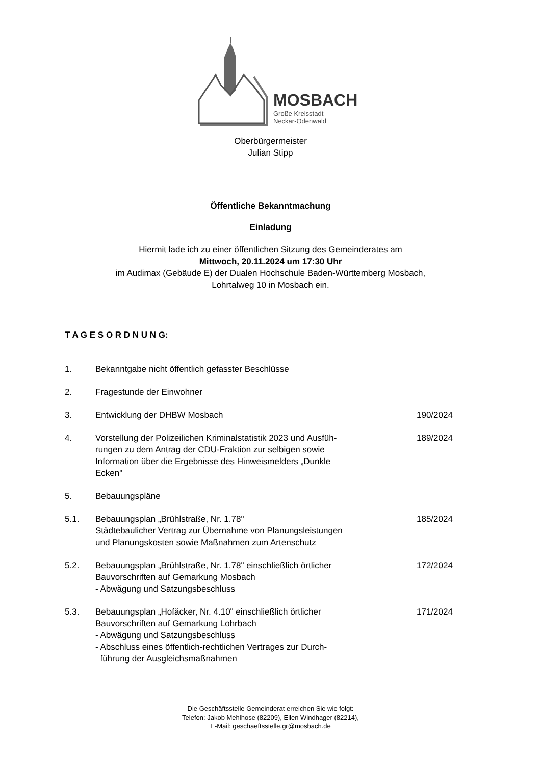MOSBACH
Große Kreisstadt
Neckar-Odenwald
Oberbürgermeister
Julian Stipp
Öffentliche Bekanntmachung
Einladung
Hiermit lade ich zu einer öffentlichen Sitzung des Gemeinderates am
Mittwoch, 20.11.2024 um 17:30 Uhr
im Audimax (Gebäude E) der Dualen Hochschule Baden-Württemberg Mosbach,
Lohrtalweg 10 in Mosbach ein.
T A G E S O R D N U N G:
| 1. | Bekanntgabe nicht öffentlich gefasster Beschlüsse | |
| 2. | Fragestunde der Einwohner | |
| 3. | Entwicklung der DHBW Mosbach | 190/2024 |
| 4. | Vorstellung der Polizeilichen Kriminalstatistik 2023 und Ausfüh- rungen zu dem Antrag der CDU-Fraktion zur selbigen sowie Information über die Ergebnisse des Hinweismelders „Dunkle Ecken" | 189/2024 |
| 5. | Bebauungspläne | |
| 5.1. | Bebauungsplan „Brühlstraße, Nr. 1.78" Städtebaulicher Vertrag zur Übernahme von Planungsleistungen und Planungskosten sowie Maßnahmen zum Artenschutz | 185/2024 |
| 5.2. | Bebauungsplan „Brühlstraße, Nr. 1.78" einschließlich örtlicher Bauvorschriften auf Gemarkung Mosbach - Abwägung und Satzungsbeschluss | 172/2024 |
| 5.3. | Bebauungsplan „Hofäcker, Nr. 4.10" einschließlich örtlicher Bauvorschriften auf Gemarkung Lohrbach - Abwägung und Satzungsbeschluss - Abschluss eines öffentlich-rechtlichen Vertrages zur Durch- führung der Ausgleichsmaßnahmen | 171/2024 |
Die Geschäftsstelle Gemeinderat erreichen Sie wie folgt:
Telefon: Jakob Mehlhose (82209), Ellen Windhager (82214),
E-Mail: geschaeftsstelle.gr@mosbach.de